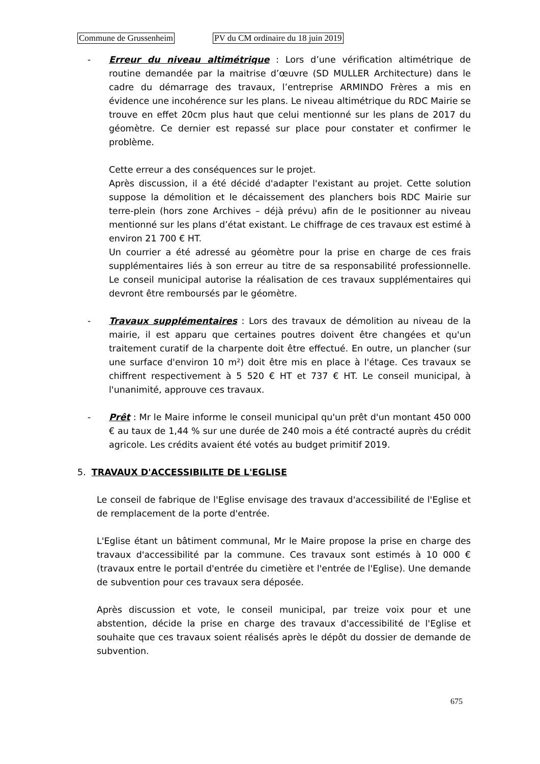Commune de Grussenheim PV du CM ordinaire du 18 juin 2019
- Erreur du niveau altimétrique : Lors d’une vérification altimétrique de routine demandée par la maitrise d’œuvre (SD MULLER Architecture) dans le cadre du démarrage des travaux, l’entreprise ARMINDO Frères a mis en évidence une incohérence sur les plans. Le niveau altimétrique du RDC Mairie se trouve en effet 20cm plus haut que celui mentionné sur les plans de 2017 du géomètre. Ce dernier est repassé sur place pour constater et confirmer le problème.
Cette erreur a des conséquences sur le projet.
Après discussion, il a été décidé d'adapter l'existant au projet. Cette solution suppose la démolition et le décaissement des planchers bois RDC Mairie sur terre-plein (hors zone Archives – déjà prévu) afin de le positionner au niveau mentionné sur les plans d’état existant. Le chiffrage de ces travaux est estimé à environ 21 700 € HT.
Un courrier a été adressé au géomètre pour la prise en charge de ces frais supplémentaires liés à son erreur au titre de sa responsabilité professionnelle. Le conseil municipal autorise la réalisation de ces travaux supplémentaires qui devront être remboursés par le géomètre.
- Travaux supplémentaires : Lors des travaux de démolition au niveau de la mairie, il est apparu que certaines poutres doivent être changées et qu'un traitement curatif de la charpente doit être effectué. En outre, un plancher (sur une surface d'environ 10 m²) doit être mis en place à l'étage. Ces travaux se chiffrent respectivement à 5 520 € HT et 737 € HT. Le conseil municipal, à l'unanimité, approuve ces travaux.
- Prêt : Mr le Maire informe le conseil municipal qu'un prêt d'un montant 450 000 € au taux de 1,44 % sur une durée de 240 mois a été contracté auprès du crédit agricole. Les crédits avaient été votés au budget primitif 2019.
5. TRAVAUX D'ACCESSIBILITE DE L'EGLISE
Le conseil de fabrique de l'Eglise envisage des travaux d'accessibilité de l'Eglise et de remplacement de la porte d'entrée.
L'Eglise étant un bâtiment communal, Mr le Maire propose la prise en charge des travaux d'accessibilité par la commune. Ces travaux sont estimés à 10 000 € (travaux entre le portail d'entrée du cimetière et l'entrée de l'Eglise). Une demande de subvention pour ces travaux sera déposée.
Après discussion et vote, le conseil municipal, par treize voix pour et une abstention, décide la prise en charge des travaux d'accessibilité de l'Eglise et souhaite que ces travaux soient réalisés après le dépôt du dossier de demande de subvention.
675